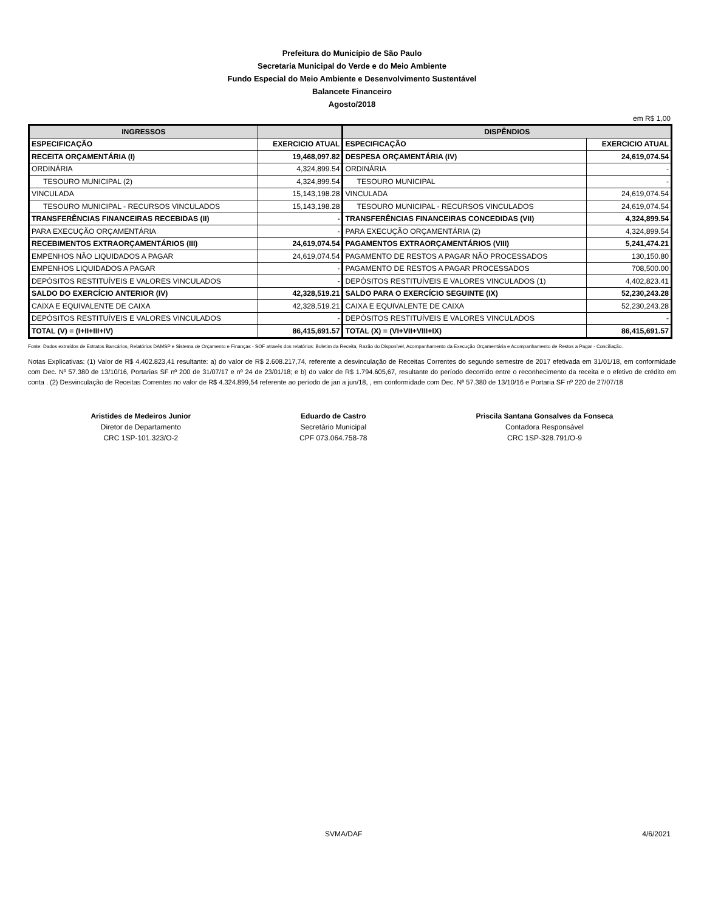Prefeitura do Município de São Paulo
Secretaria Municipal do Verde e do Meio Ambiente
Fundo Especial do Meio Ambiente e Desenvolvimento Sustentável
Balancete Financeiro
Agosto/2018
em R$ 1,00
| INGRESSOS | | DISPÊNDIOS | |
| --- | --- | --- | --- |
| ESPECIFICAÇÃO | EXERCICIO ATUAL | ESPECIFICAÇÃO | EXERCICIO ATUAL |
| RECEITA ORÇAMENTÁRIA (I) | 19,468,097.82 | DESPESA ORÇAMENTÁRIA (IV) | 24,619,074.54 |
| ORDINÁRIA | 4,324,899.54 | ORDINÁRIA | - |
| TESOURO MUNICIPAL (2) | 4,324,899.54 | TESOURO MUNICIPAL | - |
| VINCULADA | 15,143,198.28 | VINCULADA | 24,619,074.54 |
| TESOURO MUNICIPAL - RECURSOS VINCULADOS | 15,143,198.28 | TESOURO MUNICIPAL - RECURSOS VINCULADOS | 24,619,074.54 |
| TRANSFERÊNCIAS FINANCEIRAS RECEBIDAS (II) | - | TRANSFERÊNCIAS FINANCEIRAS CONCEDIDAS (VII) | 4,324,899.54 |
| PARA EXECUÇÃO ORÇAMENTÁRIA | - | PARA EXECUÇÃO ORÇAMENTÁRIA (2) | 4,324,899.54 |
| RECEBIMENTOS EXTRAORÇAMENTÁRIOS (III) | 24,619,074.54 | PAGAMENTOS EXTRAORÇAMENTÁRIOS (VIII) | 5,241,474.21 |
| EMPENHOS NÃO LIQUIDADOS A PAGAR | 24,619,074.54 | PAGAMENTO DE RESTOS A PAGAR NÃO PROCESSADOS | 130,150.80 |
| EMPENHOS LIQUIDADOS A PAGAR | - | PAGAMENTO DE RESTOS A PAGAR PROCESSADOS | 708,500.00 |
| DEPÓSITOS RESTITUÍVEIS E VALORES VINCULADOS | - | DEPÓSITOS RESTITUÍVEIS E VALORES VINCULADOS (1) | 4,402,823.41 |
| SALDO DO EXERCÍCIO ANTERIOR (IV) | 42,328,519.21 | SALDO PARA O EXERCÍCIO SEGUINTE (IX) | 52,230,243.28 |
| CAIXA E EQUIVALENTE DE CAIXA | 42,328,519.21 | CAIXA E EQUIVALENTE DE CAIXA | 52,230,243.28 |
| DEPÓSITOS RESTITUÍVEIS E VALORES VINCULADOS | - | DEPÓSITOS RESTITUÍVEIS E VALORES VINCULADOS | - |
| TOTAL (V) = (I+II+III+IV) | 86,415,691.57 | TOTAL (X) = (VI+VII+VIII+IX) | 86,415,691.57 |
Fonte: Dados extraídos de Extratos Bancários, Relatórios DAMSP e Sistema de Orçamento e Finanças - SOF através dos relatórios: Boletim da Receita, Razão do Disponível, Acompanhamento da Execução Orçamentária e Acompanhamento de Restos a Pagar - Conciliação.
Notas Explicativas: (1) Valor de R$ 4.402.823,41 resultante: a) do valor de R$ 2.608.217,74, referente a desvinculação de Receitas Correntes do segundo semestre de 2017 efetivada em 31/01/18, em conformidade com Dec. Nº 57.380 de 13/10/16, Portarias SF nº 200 de 31/07/17 e nº 24 de 23/01/18; e b) do valor de R$ 1.794.605,67, resultante do período decorrido entre o reconhecimento da receita e o efetivo de crédito em conta . (2) Desvinculação de Receitas Correntes no valor de R$ 4.324.899,54 referente ao período de jan a jun/18, , em conformidade com Dec. Nº 57.380 de 13/10/16 e Portaria SF nº 220 de 27/07/18
Aristides de Medeiros Junior
Diretor de Departamento
CRC 1SP-101.323/O-2
Eduardo de Castro
Secretário Municipal
CPF 073.064.758-78
Priscila Santana Gonsalves da Fonseca
Contadora Responsável
CRC 1SP-328.791/O-9
SVMA/DAF 4/6/2021